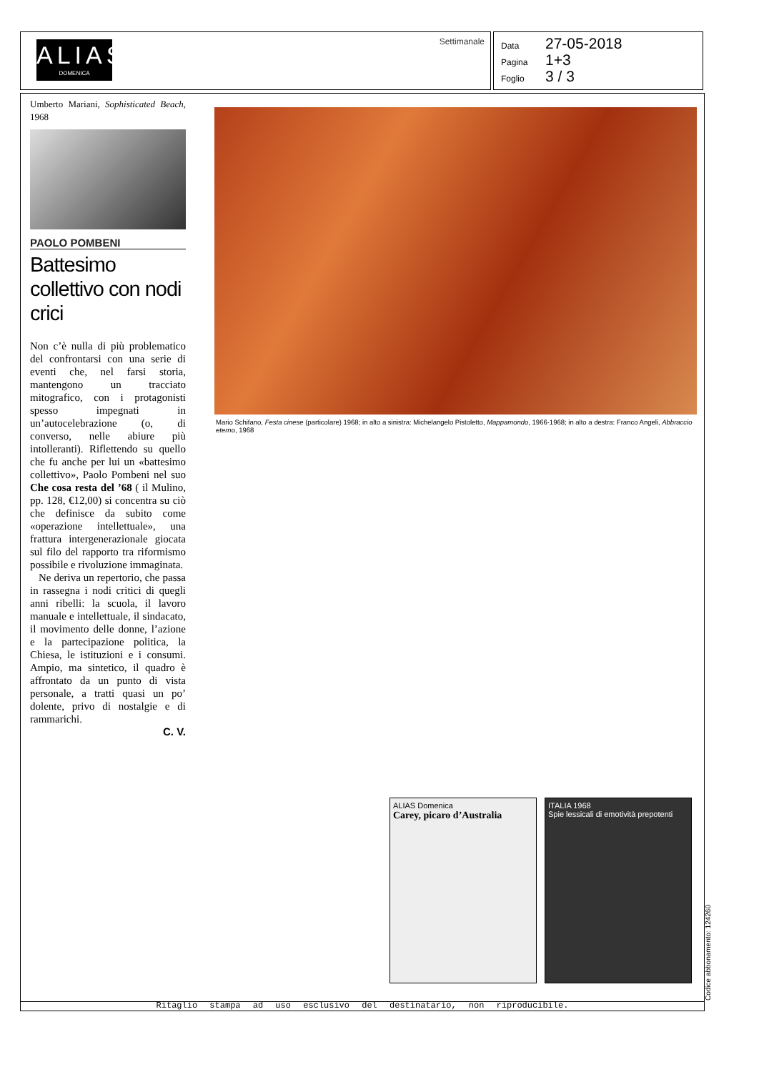ALIAS
DOMENICA
Settimanale
Data 27-05-2018
Pagina 1+3
Foglio 3 / 3
Umberto Mariani, Sophisticated Beach, 1968
PAOLO POMBENI
Battesimo collettivo con nodi crici
Non c’è nulla di più problematico del confrontarsi con una serie di eventi che, nel farsi storia, mantengono un tracciato mitografico, con i protagonisti spesso impegnati in un’autocelebrazione (o, di converso, nelle abiure più intolleranti). Riflettendo su quello che fu anche per lui un «battesimo collettivo», Paolo Pombeni nel suo Che cosa resta del ’68 ( il Mulino, pp. 128, €12,00) si concentra su ciò che definisce da subito come «operazione intellettuale», una frattura intergenerazionale giocata sul filo del rapporto tra riformismo possibile e rivoluzione immaginata.
Ne deriva un repertorio, che passa in rassegna i nodi critici di quegli anni ribelli: la scuola, il lavoro manuale e intellettuale, il sindacato, il movimento delle donne, l’azione e la partecipazione politica, la Chiesa, le istituzioni e i consumi. Ampio, ma sintetico, il quadro è affrontato da un punto di vista personale, a tratti quasi un po’ dolente, privo di nostalgie e di rammarichi.
C. V.
Mario Schifano, Festa cinese (particolare) 1968; in alto a sinistra: Michelangelo Pistoletto, Mappamondo, 1966-1968; in alto a destra: Franco Angeli, Abbraccio eterno, 1968
ALIAS Domenica
Carey, picaro d’Australia
ITALIA 1968
Spie lessicali di emotività prepotenti
Ritaglio stampa ad uso esclusivo del destinatario, non riproducibile. Codice abbonamento: 124260